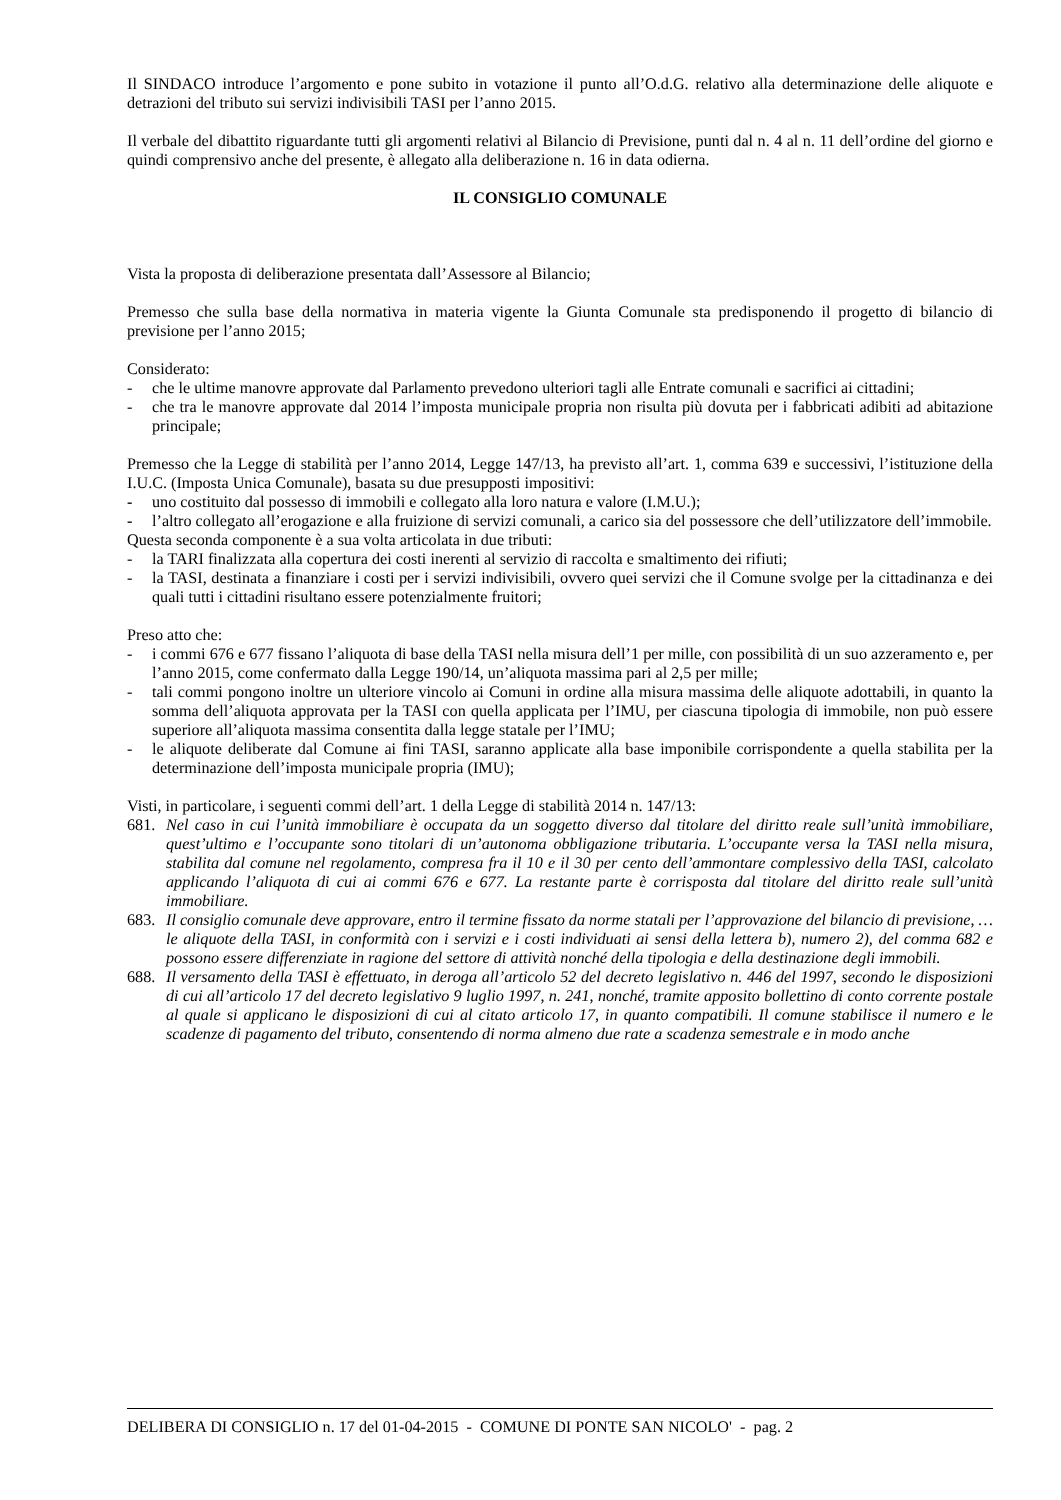Il SINDACO introduce l’argomento e pone subito in votazione il punto all’O.d.G. relativo alla determinazione delle aliquote e detrazioni del tributo sui servizi indivisibili TASI per l’anno 2015.
Il verbale del dibattito riguardante tutti gli argomenti relativi al Bilancio di Previsione, punti dal n. 4 al n. 11 dell’ordine del giorno e quindi comprensivo anche del presente, è allegato alla deliberazione n. 16 in data odierna.
IL CONSIGLIO COMUNALE
Vista la proposta di deliberazione presentata dall’Assessore al Bilancio;
Premesso che sulla base della normativa in materia vigente la Giunta Comunale sta predisponendo il progetto di bilancio di previsione per l’anno 2015;
Considerato:
- che le ultime manovre approvate dal Parlamento prevedono ulteriori tagli alle Entrate comunali e sacrifici ai cittadini;
- che tra le manovre approvate dal 2014 l’imposta municipale propria non risulta più dovuta per i fabbricati adibiti ad abitazione principale;
Premesso che la Legge di stabilità per l’anno 2014, Legge 147/13, ha previsto all’art. 1, comma 639 e successivi, l’istituzione della I.U.C. (Imposta Unica Comunale), basata su due presupposti impositivi:
- uno costituito dal possesso di immobili e collegato alla loro natura e valore (I.M.U.);
- l’altro collegato all’erogazione e alla fruizione di servizi comunali, a carico sia del possessore che dell’utilizzatore dell’immobile.
Questa seconda componente è a sua volta articolata in due tributi:
- la TARI finalizzata alla copertura dei costi inerenti al servizio di raccolta e smaltimento dei rifiuti;
- la TASI, destinata a finanziare i costi per i servizi indivisibili, ovvero quei servizi che il Comune svolge per la cittadinanza e dei quali tutti i cittadini risultano essere potenzialmente fruitori;
Preso atto che:
- i commi 676 e 677 fissano l’aliquota di base della TASI nella misura dell’1 per mille, con possibilità di un suo azzeramento e, per l’anno 2015, come confermato dalla Legge 190/14, un’aliquota massima pari al 2,5 per mille;
- tali commi pongono inoltre un ulteriore vincolo ai Comuni in ordine alla misura massima delle aliquote adottabili, in quanto la somma dell’aliquota approvata per la TASI con quella applicata per l’IMU, per ciascuna tipologia di immobile, non può essere superiore all’aliquota massima consentita dalla legge statale per l’IMU;
- le aliquote deliberate dal Comune ai fini TASI, saranno applicate alla base imponibile corrispondente a quella stabilita per la determinazione dell’imposta municipale propria (IMU);
Visti, in particolare, i seguenti commi dell’art. 1 della Legge di stabilità 2014 n. 147/13:
681. Nel caso in cui l’unità immobiliare è occupata da un soggetto diverso dal titolare del diritto reale sull’unità immobiliare, quest’ultimo e l’occupante sono titolari di un’autonoma obbligazione tributaria. L’occupante versa la TASI nella misura, stabilita dal comune nel regolamento, compresa fra il 10 e il 30 per cento dell’ammontare complessivo della TASI, calcolato applicando l’aliquota di cui ai commi 676 e 677. La restante parte è corrisposta dal titolare del diritto reale sull’unità immobiliare.
683. Il consiglio comunale deve approvare, entro il termine fissato da norme statali per l’approvazione del bilancio di previsione, … le aliquote della TASI, in conformità con i servizi e i costi individuati ai sensi della lettera b), numero 2), del comma 682 e possono essere differenziate in ragione del settore di attività nonché della tipologia e della destinazione degli immobili.
688. Il versamento della TASI è effettuato, in deroga all’articolo 52 del decreto legislativo n. 446 del 1997, secondo le disposizioni di cui all’articolo 17 del decreto legislativo 9 luglio 1997, n. 241, nonché, tramite apposito bollettino di conto corrente postale al quale si applicano le disposizioni di cui al citato articolo 17, in quanto compatibili. Il comune stabilisce il numero e le scadenze di pagamento del tributo, consentendo di norma almeno due rate a scadenza semestrale e in modo anche
DELIBERA DI CONSIGLIO n. 17 del 01-04-2015 - COMUNE DI PONTE SAN NICOLO' - pag. 2